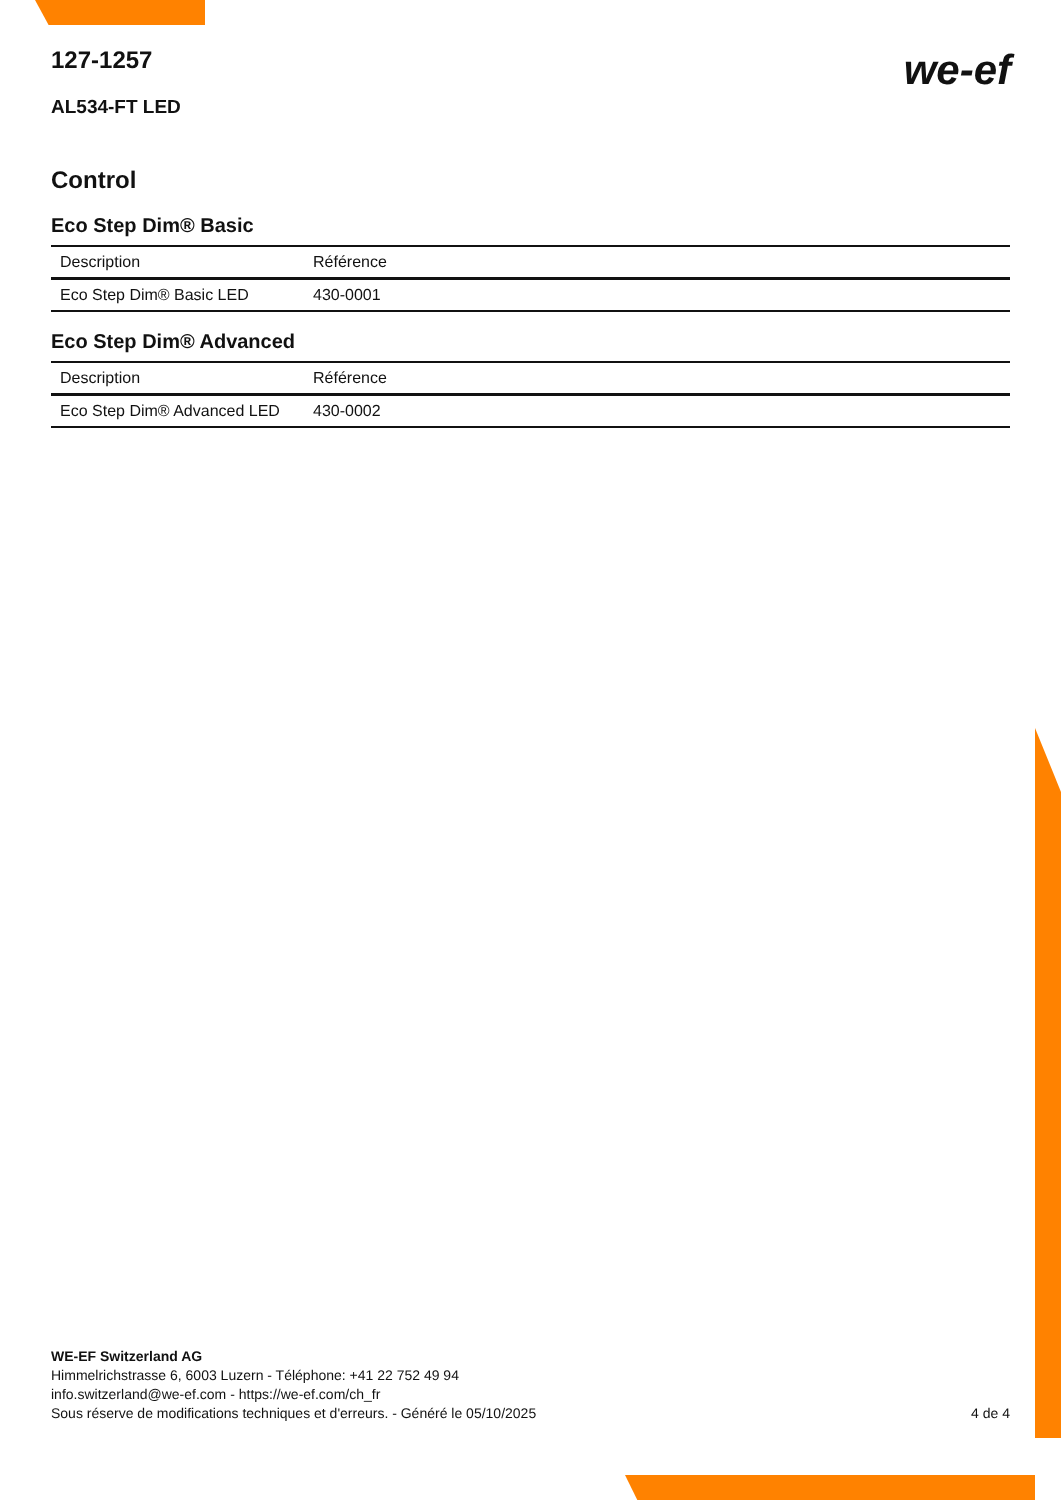we-ef
127-1257
AL534-FT LED
Control
Eco Step Dim® Basic
| Description | Référence |
| --- | --- |
| Eco Step Dim® Basic LED | 430-0001 |
Eco Step Dim® Advanced
| Description | Référence |
| --- | --- |
| Eco Step Dim® Advanced LED | 430-0002 |
WE-EF Switzerland AG
Himmelrichstrasse 6, 6003 Luzern - Téléphone: +41 22 752 49 94
info.switzerland@we-ef.com - https://we-ef.com/ch_fr
Sous réserve de modifications techniques et d'erreurs. - Généré le 05/10/2025
4 de 4